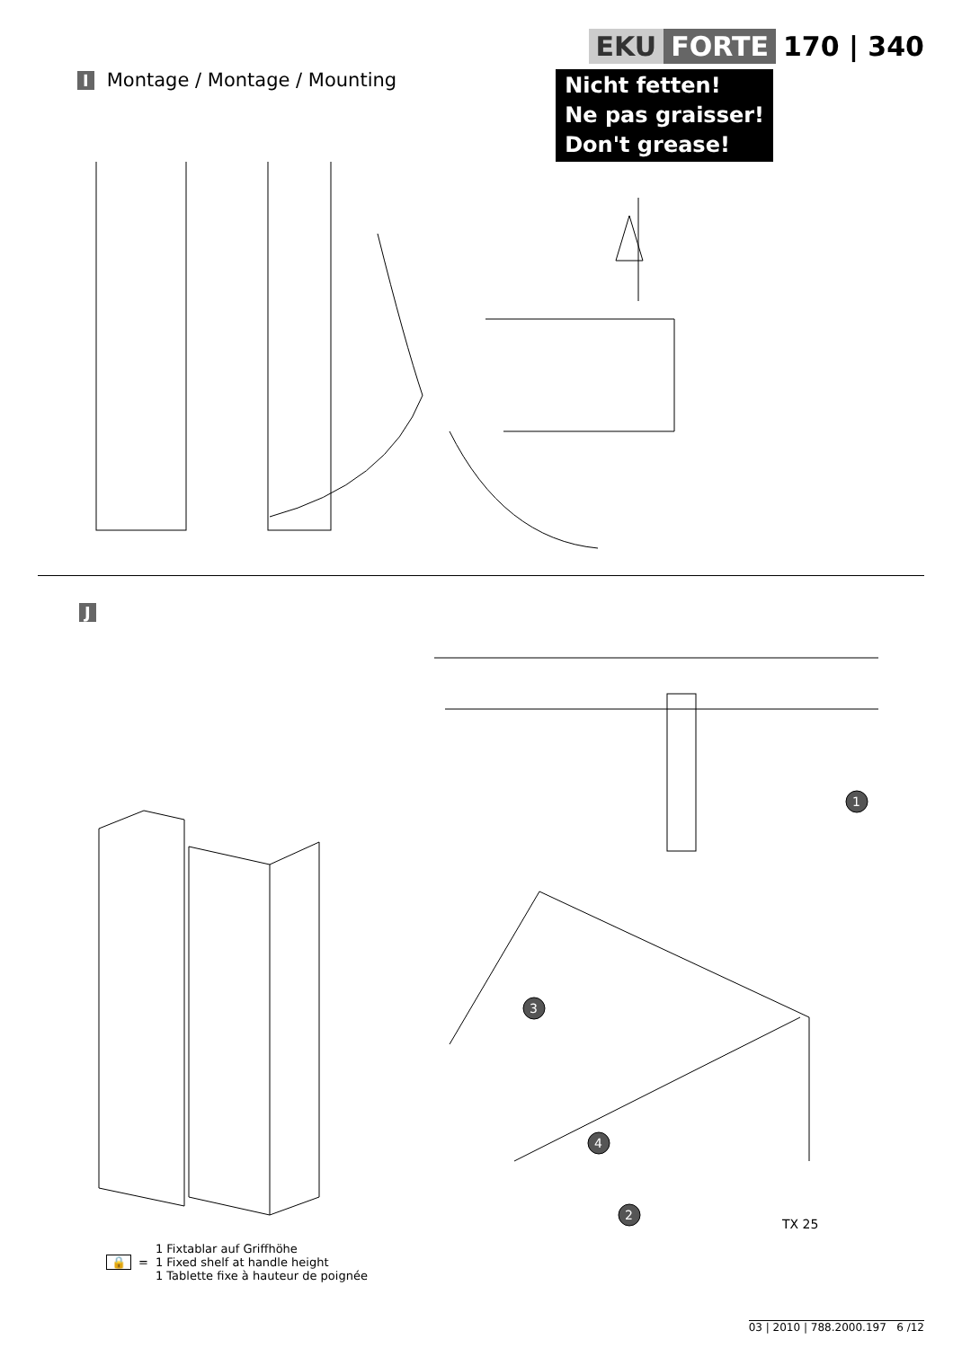EKU FORTE 170 | 340
I Montage / Montage / Mounting
Nicht fetten!
Ne pas graisser!
Don't grease!
J
1
3
4
2
TX 25
🔒 =
1 Fixtablar auf Griffhöhe
1 Fixed shelf at handle height
1 Tablette fixe à hauteur de poignée
03 | 2010 | 788.2000.197 6 /12